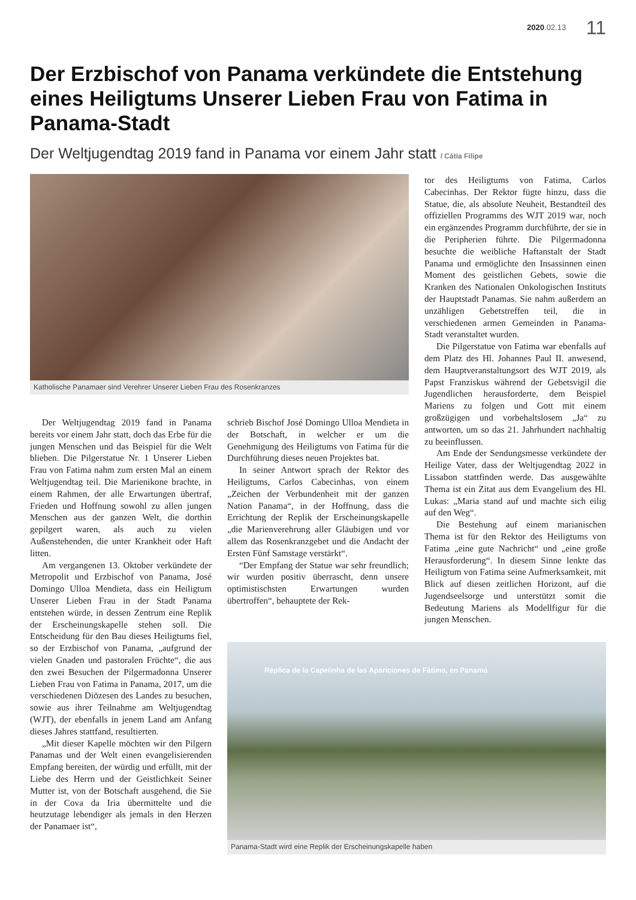2020.02.13 11
Der Erzbischof von Panama verkündete die Entstehung eines Heiligtums Unserer Lieben Frau von Fatima in Panama-Stadt
Der Weltjugendtag 2019 fand in Panama vor einem Jahr statt / Cátia Filipe
Katholische Panamaer sind Verehrer Unserer Lieben Frau des Rosenkranzes
Der Weltjugendtag 2019 fand in Panama bereits vor einem Jahr statt, doch das Erbe für die jungen Menschen und das Beispiel für die Welt blieben. Die Pilgerstatue Nr. 1 Unserer Lieben Frau von Fatima nahm zum ersten Mal an einem Weltjugendtag teil. Die Marienikone brachte, in einem Rahmen, der alle Erwartungen übertraf, Frieden und Hoffnung sowohl zu allen jungen Menschen aus der ganzen Welt, die dorthin gepilgert waren, als auch zu vielen Außenstehenden, die unter Krankheit oder Haft litten.
Am vergangenen 13. Oktober verkündete der Metropolit und Erzbischof von Panama, José Domingo Ulloa Mendieta, dass ein Heiligtum Unserer Lieben Frau in der Stadt Panama entstehen würde, in dessen Zentrum eine Replik der Erscheinungskapelle stehen soll. Die Entscheidung für den Bau dieses Heiligtums fiel, so der Erzbischof von Panama, „aufgrund der vielen Gnaden und pastoralen Früchte“, die aus den zwei Besuchen der Pilgermadonna Unserer Lieben Frau von Fatima in Panama, 2017, um die verschiedenen Diözesen des Landes zu besuchen, sowie aus ihrer Teilnahme am Weltjugendtag (WJT), der ebenfalls in jenem Land am Anfang dieses Jahres stattfand, resultierten.
„Mit dieser Kapelle möchten wir den Pilgern Panamas und der Welt einen evangelisierenden Empfang bereiten, der würdig und erfüllt, mit der Liebe des Herrn und der Geistlichkeit Seiner Mutter ist, von der Botschaft ausgehend, die Sie in der Cova da Iria übermittelte und die heutzutage lebendiger als jemals in den Herzen der Panamaer ist“,
schrieb Bischof José Domingo Ulloa Mendieta in der Botschaft, in welcher er um die Genehmigung des Heiligtums von Fatima für die Durchführung dieses neuen Projektes bat.
In seiner Antwort sprach der Rektor des Heiligtums, Carlos Cabecinhas, von einem „Zeichen der Verbundenheit mit der ganzen Nation Panama“, in der Hoffnung, dass die Errichtung der Replik der Erscheinungskapelle „die Marienverehrung aller Gläubigen und vor allem das Rosenkranzgebet und die Andacht der Ersten Fünf Samstage verstärkt“.
“Der Empfang der Statue war sehr freundlich; wir wurden positiv überrascht, denn unsere optimistischsten Erwartungen wurden übertroffen“, behauptete der Rek-
tor des Heiligtums von Fatima, Carlos Cabecinhas. Der Rektor fügte hinzu, dass die Statue, die, als absolute Neuheit, Bestandteil des offiziellen Programms des WJT 2019 war, noch ein ergänzendes Programm durchführte, der sie in die Peripherien führte. Die Pilgermadonna besuchte die weibliche Haftanstalt der Stadt Panama und ermöglichte den Insassinnen einen Moment des geistlichen Gebets, sowie die Kranken des Nationalen Onkologischen Instituts der Hauptstadt Panamas. Sie nahm außerdem an unzähligen Gebetstreffen teil, die in verschiedenen armen Gemeinden in Panama-Stadt veranstaltet wurden.
Die Pilgerstatue von Fatima war ebenfalls auf dem Platz des Hl. Johannes Paul II. anwesend, dem Hauptveranstaltungsort des WJT 2019, als Papst Franziskus während der Gebetsvigil die Jugendlichen herausforderte, dem Beispiel Mariens zu folgen und Gott mit einem großzügigen und vorbehaltslosem „Ja“ zu antworten, um so das 21. Jahrhundert nachhaltig zu beeinflussen.
Am Ende der Sendungsmesse verkündete der Heilige Vater, dass der Weltjugendtag 2022 in Lissabon stattfinden werde. Das ausgewählte Thema ist ein Zitat aus dem Evangelium des Hl. Lukas: „Maria stand auf und machte sich eilig auf den Weg“.
Die Bestehung auf einem marianischen Thema ist für den Rektor des Heiligtums von Fatima „eine gute Nachricht“ und „eine große Herausforderung“. In diesem Sinne lenkte das Heiligtum von Fatima seine Aufmerksamkeit, mit Blick auf diesen zeitlichen Horizont, auf die Jugendseelsorge und unterstützt somit die Bedeutung Mariens als Modellfigur für die jungen Menschen.
Réplica de la Capelinha de las Apariciones de Fátima, en Panamá
Panama-Stadt wird eine Replik der Erscheinungskapelle haben